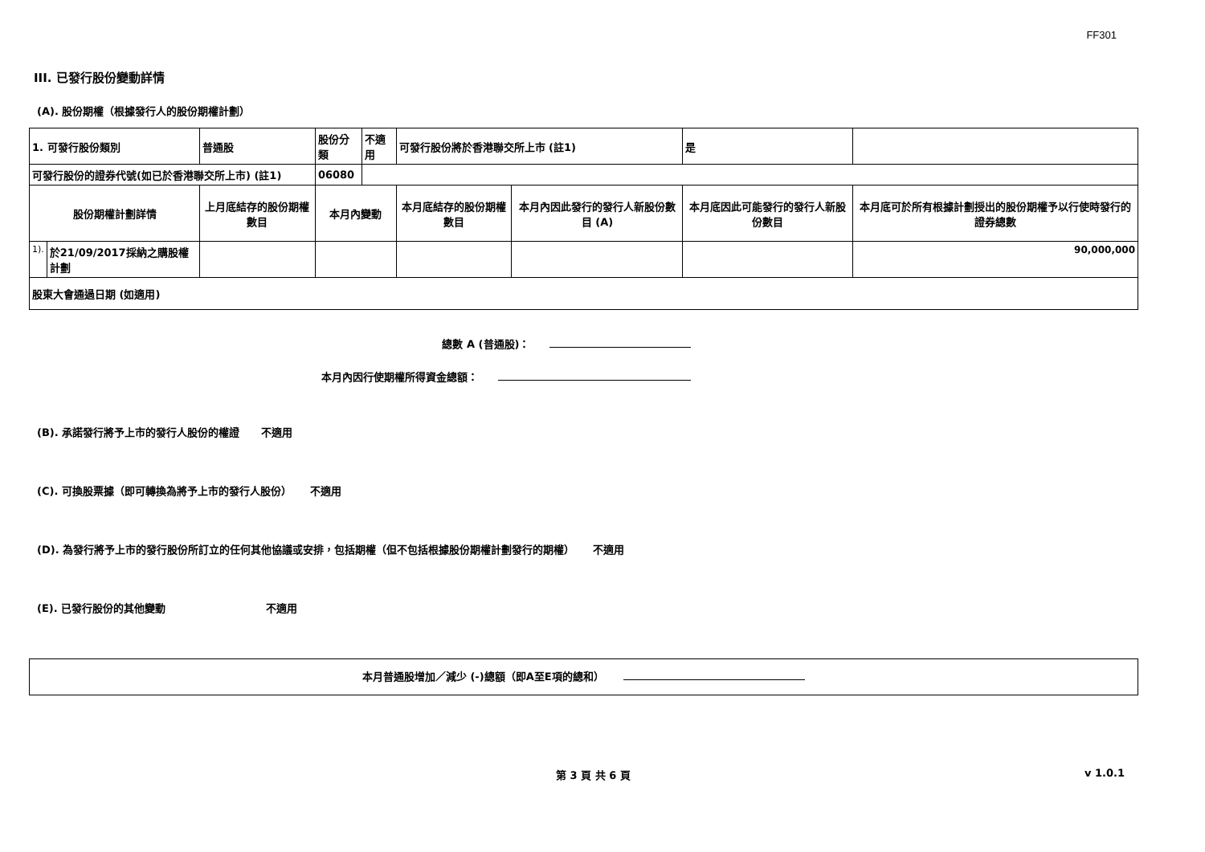FF301
III. 已發行股份變動詳情
(A). 股份期權（根據發行人的股份期權計劃）
| 1. 可發行股份類別 | | 普通股 | 股份分類 | 不適用 | 可發行股份將於香港聯交所上市 (註1) | | 是 | |
| 可發行股份的證券代號(如已於香港聯交所上市) (註1) | | | 06080 | | | | | |
| 股份期權計劃詳情 | | 上月底結存的股份期權數目 | 本月內變動 | | 本月底結存的股份期權數目 | 本月內因此發行的發行人新股份數目 (A) | 本月底因此可能發行的發行人新股份數目 | 本月底可於所有根據計劃授出的股份期權予以行使時發行的證券總數 |
| 1). | 於21/09/2017採納之購股權計劃 | | | | | | | 90,000,000 |
| 股東大會通過日期 (如適用) | | | | | | | | |
總數 A (普通股)：
本月內因行使期權所得資金總額：
(B). 承諾發行將予上市的發行人股份的權證 不適用
(C). 可換股票據（即可轉換為將予上市的發行人股份） 不適用
(D). 為發行將予上市的發行股份所訂立的任何其他協議或安排，包括期權（但不包括根據股份期權計劃發行的期權） 不適用
(E). 已發行股份的其他變動 不適用
本月普通股增加／減少 (-)總額（即A至E項的總和）
第 3 頁 共 6 頁 v 1.0.1